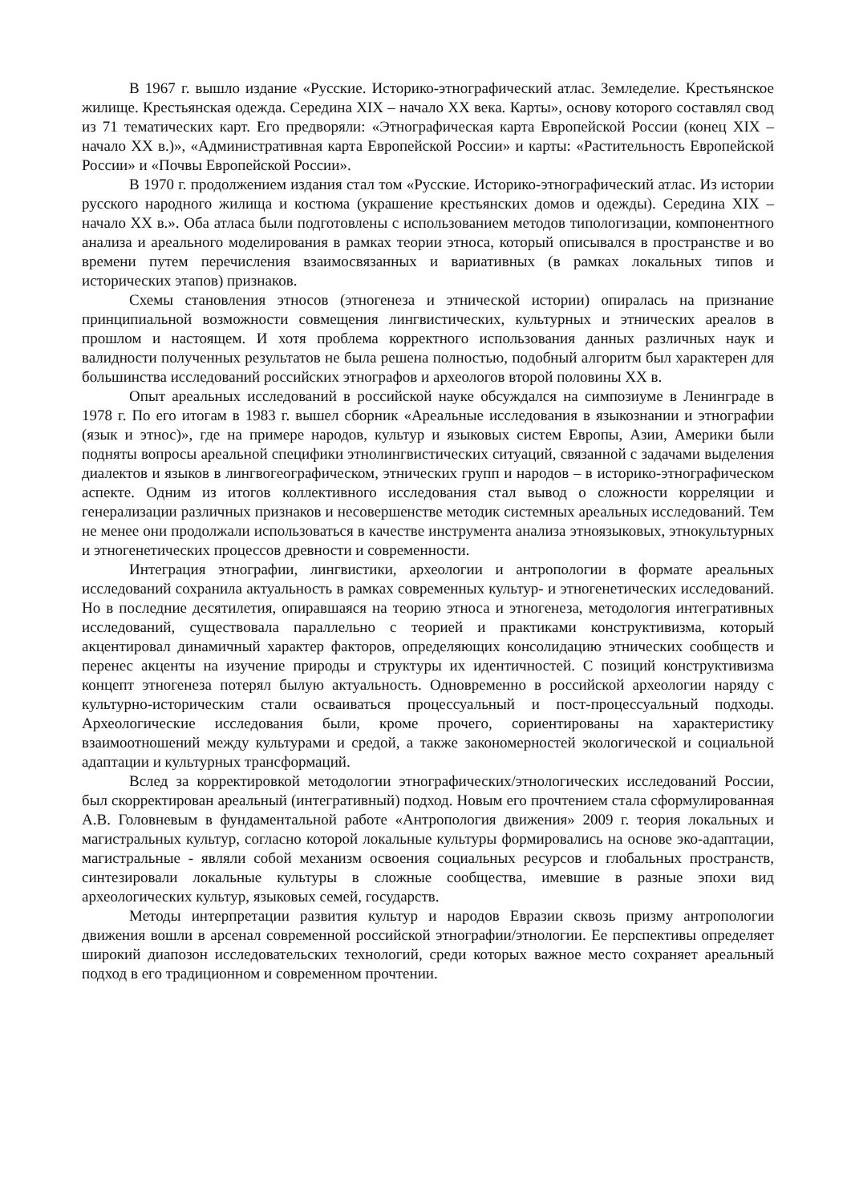В 1967 г. вышло издание «Русские. Историко-этнографический атлас. Земледелие. Крестьянское жилище. Крестьянская одежда. Середина XIX – начало XX века. Карты», основу которого составлял свод из 71 тематических карт. Его предворяли: «Этнографическая карта Европейской России (конец XIX – начало XX в.)», «Административная карта Европейской России» и карты: «Растительность Европейской России» и «Почвы Европейской России».
В 1970 г. продолжением издания стал том «Русские. Историко-этнографический атлас. Из истории русского народного жилища и костюма (украшение крестьянских домов и одежды). Середина XIX – начало XX в.». Оба атласа были подготовлены с использованием методов типологизации, компонентного анализа и ареального моделирования в рамках теории этноса, который описывался в пространстве и во времени путем перечисления взаимосвязанных и вариативных (в рамках локальных типов и исторических этапов) признаков.
Схемы становления этносов (этногенеза и этнической истории) опиралась на признание принципиальной возможности совмещения лингвистических, культурных и этнических ареалов в прошлом и настоящем. И хотя проблема корректного использования данных различных наук и валидности полученных результатов не была решена полностью, подобный алгоритм был характерен для большинства исследований российских этнографов и археологов второй половины XX в.
Опыт ареальных исследований в российской науке обсуждался на симпозиуме в Ленинграде в 1978 г. По его итогам в 1983 г. вышел сборник «Ареальные исследования в языкознании и этнографии (язык и этнос)», где на примере народов, культур и языковых систем Европы, Азии, Америки были подняты вопросы ареальной специфики этнолингвистических ситуаций, связанной с задачами выделения диалектов и языков в лингвогеографическом, этнических групп и народов – в историко-этнографическом аспекте. Одним из итогов коллективного исследования стал вывод о сложности корреляции и генерализации различных признаков и несовершенстве методик системных ареальных исследований. Тем не менее они продолжали использоваться в качестве инструмента анализа этноязыковых, этнокультурных и этногенетических процессов древности и современности.
Интеграция этнографии, лингвистики, археологии и антропологии в формате ареальных исследований сохранила актуальность в рамках современных культур- и этногенетических исследований. Но в последние десятилетия, опиравшаяся на теорию этноса и этногенеза, методология интегративных исследований, существовала параллельно с теорией и практиками конструктивизма, который акцентировал динамичный характер факторов, определяющих консолидацию этнических сообществ и перенес акценты на изучение природы и структуры их идентичностей. С позиций конструктивизма концепт этногенеза потерял былую актуальность. Одновременно в российской археологии наряду с культурно-историческим стали осваиваться процессуальный и пост-процессуальный подходы. Археологические исследования были, кроме прочего, сориентированы на характеристику взаимоотношений между культурами и средой, а также закономерностей экологической и социальной адаптации и культурных трансформаций.
Вслед за корректировкой методологии этнографических/этнологических исследований России, был скорректирован ареальный (интегративный) подход. Новым его прочтением стала сформулированная А.В. Головневым в фундаментальной работе «Антропология движения» 2009 г. теория локальных и магистральных культур, согласно которой локальные культуры формировались на основе эко-адаптации, магистральные - являли собой механизм освоения социальных ресурсов и глобальных пространств, синтезировали локальные культуры в сложные сообщества, имевшие в разные эпохи вид археологических культур, языковых семей, государств.
Методы интерпретации развития культур и народов Евразии сквозь призму антропологии движения вошли в арсенал современной российской этнографии/этнологии. Ее перспективы определяет широкий диапозон исследовательских технологий, среди которых важное место сохраняет ареальный подход в его традиционном и современном прочтении.